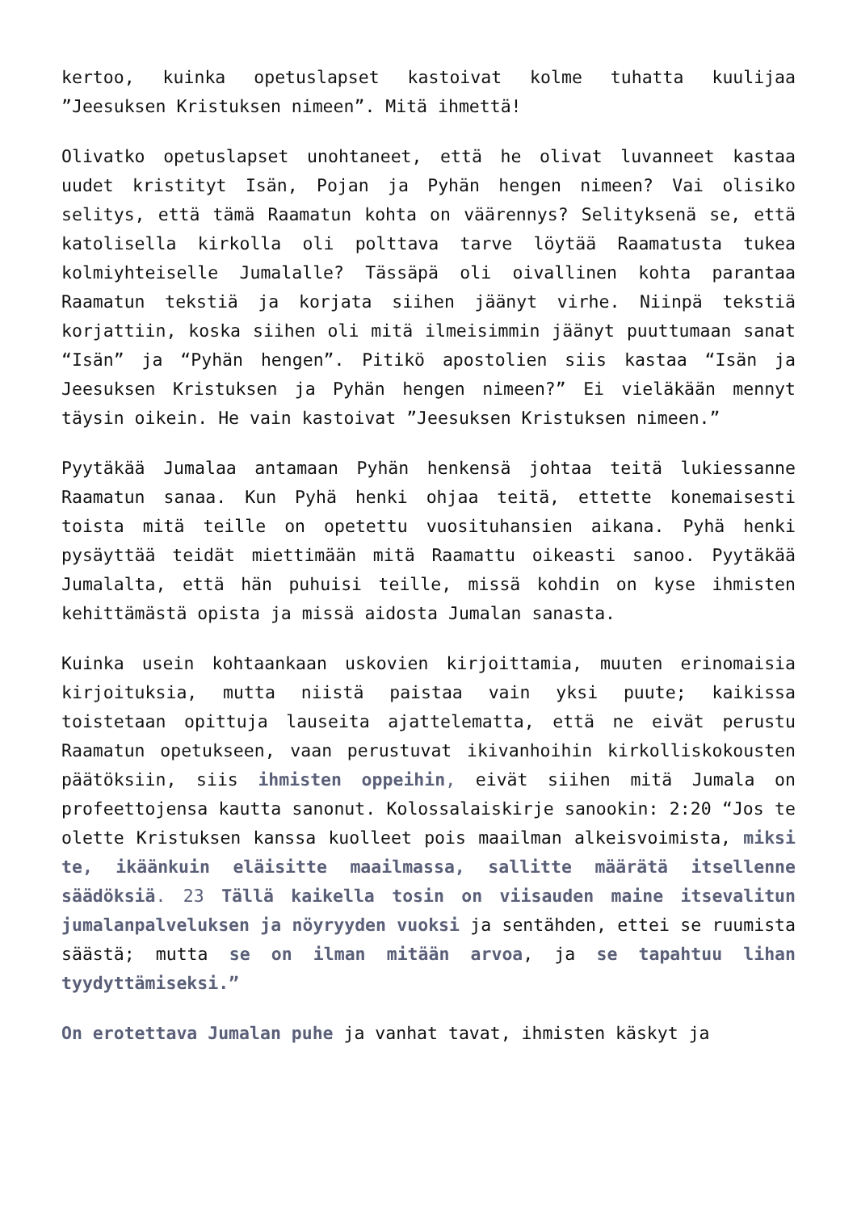kertoo, kuinka opetuslapset kastoivat kolme tuhatta kuulijaa ”Jeesuksen Kristuksen nimeen”. Mitä ihmettä!
Olivatko opetuslapset unohtaneet, että he olivat luvanneet kastaa uudet kristityt Isän, Pojan ja Pyhän hengen nimeen? Vai olisiko selitys, että tämä Raamatun kohta on väärennys? Selityksenä se, että katolisella kirkolla oli polttava tarve löytää Raamatusta tukea kolmiyhteiselle Jumalalle? Tässäpä oli oivallinen kohta parantaa Raamatun tekstiä ja korjata siihen jäänyt virhe. Niinpä tekstiä korjattiin, koska siihen oli mitä ilmeisimmin jäänyt puuttumaan sanat “Isän” ja “Pyhän hengen”. Pitikö apostolien siis kastaa “Isän ja Jeesuksen Kristuksen ja Pyhän hengen nimeen?” Ei vieläkään mennyt täysin oikein. He vain kastoivat ”Jeesuksen Kristuksen nimeen.”
Pyytäkää Jumalaa antamaan Pyhän henkensä johtaa teitä lukiessanne Raamatun sanaa. Kun Pyhä henki ohjaa teitä, ettette konemaisesti toista mitä teille on opetettu vuosituhansien aikana. Pyhä henki pysäyttää teidät miettimään mitä Raamattu oikeasti sanoo. Pyytäkää Jumalalta, että hän puhuisi teille, missä kohdin on kyse ihmisten kehittämästä opista ja missä aidosta Jumalan sanasta.
Kuinka usein kohtaankaan uskovien kirjoittamia, muuten erinomaisia kirjoituksia, mutta niistä paistaa vain yksi puute; kaikissa toistetaan opittuja lauseita ajattelematta, että ne eivät perustu Raamatun opetukseen, vaan perustuvat ikivanhoihin kirkolliskokousten päätöksiin, siis ihmisten oppeihin, eivät siihen mitä Jumala on profeettojensa kautta sanonut. Kolossalaiskirje sanookin: 2:20 “Jos te olette Kristuksen kanssa kuolleet pois maailman alkeisvoimista, miksi te, ikäänkuin eläisitte maailmassa, sallitte määrätä itsellenne säädöksiä. 23 Tällä kaikella tosin on viisauden maine itsevalitun jumalanpalveluksen ja nöyryyden vuoksi ja sentähden, ettei se ruumista säästä; mutta se on ilman mitään arvoa, ja se tapahtuu lihan tyydyttämiseksi.”
On erotettava Jumalan puhe ja vanhat tavat, ihmisten käskyt ja